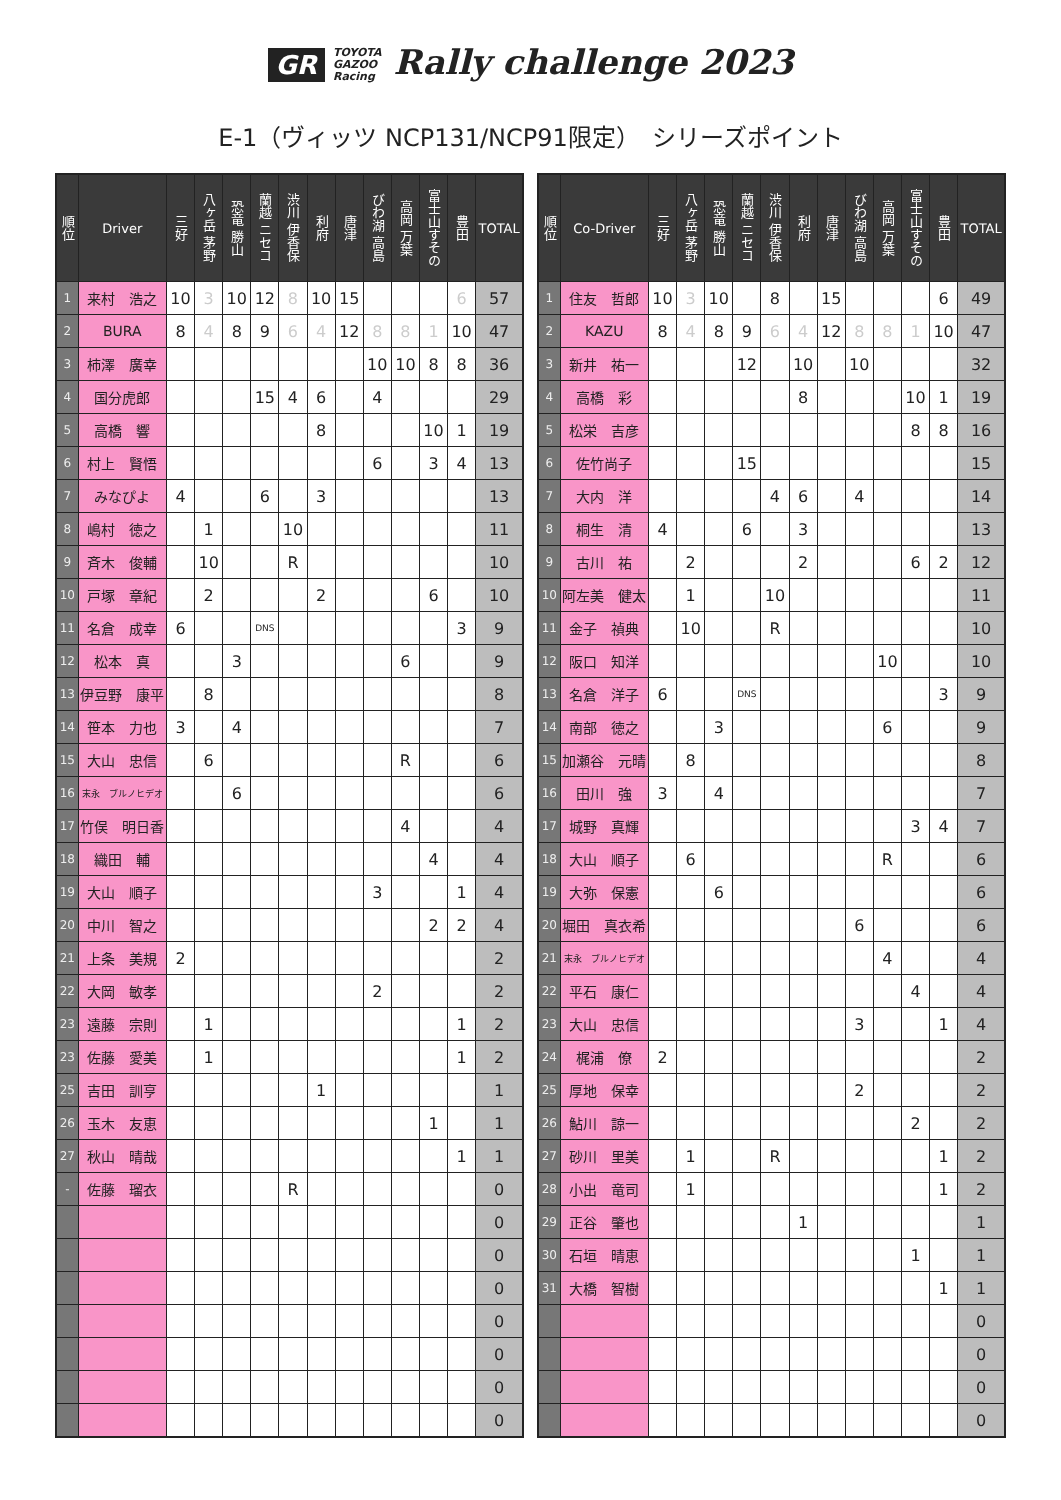GR TOYOTA
GAZOO
Racing Rally challenge 2023
E-1（ヴィッツ NCP131/NCP91限定）　シリーズポイント
| 順位 | Driver | 三好 | 八ヶ岳 茅野 | 恐竜 勝山 | 蘭越 ニセコ | 渋川 伊香保 | 利府 | 唐津 | びわ湖 高島 | 高岡 万葉 | 富士山すその | 豊田 | TOTAL |
| --- | --- | --- | --- | --- | --- | --- | --- | --- | --- | --- | --- | --- | --- |
| 1 | 来村 浩之 | 10 | 3 | 10 | 12 | 8 | 10 | 15 | | | | 6 | 57 |
| 2 | BURA | 8 | 4 | 8 | 9 | 6 | 4 | 12 | 8 | 8 | 1 | 10 | 47 |
| 3 | 柿澤 廣幸 | | | | | | | | 10 | 10 | 8 | 8 | 36 |
| 4 | 国分虎郎 | | | | 15 | 4 | 6 | | 4 | | | | 29 |
| 5 | 高橋 響 | | | | | | 8 | | | | 10 | 1 | 19 |
| 6 | 村上 賢悟 | | | | | | | | 6 | | 3 | 4 | 13 |
| 7 | みなぴよ | 4 | | | 6 | | 3 | | | | | | 13 |
| 8 | 嶋村 徳之 | | 1 | | | 10 | | | | | | | 11 |
| 9 | 斉木 俊輔 | | 10 | | | R | | | | | | | 10 |
| 10 | 戸塚 章紀 | | 2 | | | | 2 | | | | 6 | | 10 |
| 11 | 名倉 成幸 | 6 | | | DNS | | | | | | | 3 | 9 |
| 12 | 松本 真 | | | 3 | | | | | | 6 | | | 9 |
| 13 | 伊豆野 康平 | | 8 | | | | | | | | | | 8 |
| 14 | 笹本 力也 | 3 | | 4 | | | | | | | | | 7 |
| 15 | 大山 忠信 | | 6 | | | | | | | R | | | 6 |
| 16 | 末永 ブルノヒデオ | | | 6 | | | | | | | | | 6 |
| 17 | 竹俣 明日香 | | | | | | | | | 4 | | | 4 |
| 18 | 織田 輔 | | | | | | | | | | 4 | | 4 |
| 19 | 大山 順子 | | | | | | | | 3 | | | 1 | 4 |
| 20 | 中川 智之 | | | | | | | | | | 2 | 2 | 4 |
| 21 | 上条 美規 | 2 | | | | | | | | | | | 2 |
| 22 | 大岡 敏孝 | | | | | | | | 2 | | | | 2 |
| 23 | 遠藤 宗則 | | 1 | | | | | | | | | 1 | 2 |
| 23 | 佐藤 愛美 | | 1 | | | | | | | | | 1 | 2 |
| 25 | 吉田 訓亨 | | | | | | 1 | | | | | | 1 |
| 26 | 玉木 友恵 | | | | | | | | | | 1 | | 1 |
| 27 | 秋山 晴哉 | | | | | | | | | | | 1 | 1 |
| - | 佐藤 瑠衣 | | | | | R | | | | | | | 0 |
| | | | | | | | | | | | | | 0 |
| | | | | | | | | | | | | | 0 |
| | | | | | | | | | | | | | 0 |
| | | | | | | | | | | | | | 0 |
| | | | | | | | | | | | | | 0 |
| | | | | | | | | | | | | | 0 |
| | | | | | | | | | | | | | 0 |
| 順位 | Co-Driver | 三好 | 八ヶ岳 茅野 | 恐竜 勝山 | 蘭越 ニセコ | 渋川 伊香保 | 利府 | 唐津 | びわ湖 高島 | 高岡 万葉 | 富士山すその | 豊田 | TOTAL |
| --- | --- | --- | --- | --- | --- | --- | --- | --- | --- | --- | --- | --- | --- |
| 1 | 住友 哲郎 | 10 | 3 | 10 | | 8 | | 15 | | | | 6 | 49 |
| 2 | KAZU | 8 | 4 | 8 | 9 | 6 | 4 | 12 | 8 | 8 | 1 | 10 | 47 |
| 3 | 新井 祐一 | | | | 12 | | 10 | | 10 | | | | 32 |
| 4 | 高橋 彩 | | | | | | 8 | | | | 10 | 1 | 19 |
| 5 | 松栄 吉彦 | | | | | | | | | | 8 | 8 | 16 |
| 6 | 佐竹尚子 | | | | 15 | | | | | | | | 15 |
| 7 | 大内 洋 | | | | | 4 | 6 | | 4 | | | | 14 |
| 8 | 桐生 清 | 4 | | | 6 | | 3 | | | | | | 13 |
| 9 | 古川 祐 | | 2 | | | | 2 | | | | 6 | 2 | 12 |
| 10 | 阿左美 健太 | | 1 | | | 10 | | | | | | | 11 |
| 11 | 金子 禎典 | | 10 | | | R | | | | | | | 10 |
| 12 | 阪口 知洋 | | | | | | | | | 10 | | | 10 |
| 13 | 名倉 洋子 | 6 | | | DNS | | | | | | | 3 | 9 |
| 14 | 南部 徳之 | | | 3 | | | | | | 6 | | | 9 |
| 15 | 加瀬谷 元晴 | | 8 | | | | | | | | | | 8 |
| 16 | 田川 強 | 3 | | 4 | | | | | | | | | 7 |
| 17 | 城野 真輝 | | | | | | | | | | 3 | 4 | 7 |
| 18 | 大山 順子 | | 6 | | | | | | | R | | | 6 |
| 19 | 大弥 保憲 | | | 6 | | | | | | | | | 6 |
| 20 | 堀田 真衣希 | | | | | | | | 6 | | | | 6 |
| 21 | 末永 ブルノヒデオ | | | | | | | | | 4 | | | 4 |
| 22 | 平石 康仁 | | | | | | | | | | 4 | | 4 |
| 23 | 大山 忠信 | | | | | | | | 3 | | | 1 | 4 |
| 24 | 梶浦 僚 | 2 | | | | | | | | | | | 2 |
| 25 | 厚地 保幸 | | | | | | | | 2 | | | | 2 |
| 26 | 鮎川 諒一 | | | | | | | | | | 2 | | 2 |
| 27 | 砂川 里美 | | 1 | | | R | | | | | | 1 | 2 |
| 28 | 小出 竜司 | | 1 | | | | | | | | | 1 | 2 |
| 29 | 正谷 肇也 | | | | | | 1 | | | | | | 1 |
| 30 | 石垣 晴恵 | | | | | | | | | | 1 | | 1 |
| 31 | 大橋 智樹 | | | | | | | | | | | 1 | 1 |
| | | | | | | | | | | | | | 0 |
| | | | | | | | | | | | | | 0 |
| | | | | | | | | | | | | | 0 |
| | | | | | | | | | | | | | 0 |